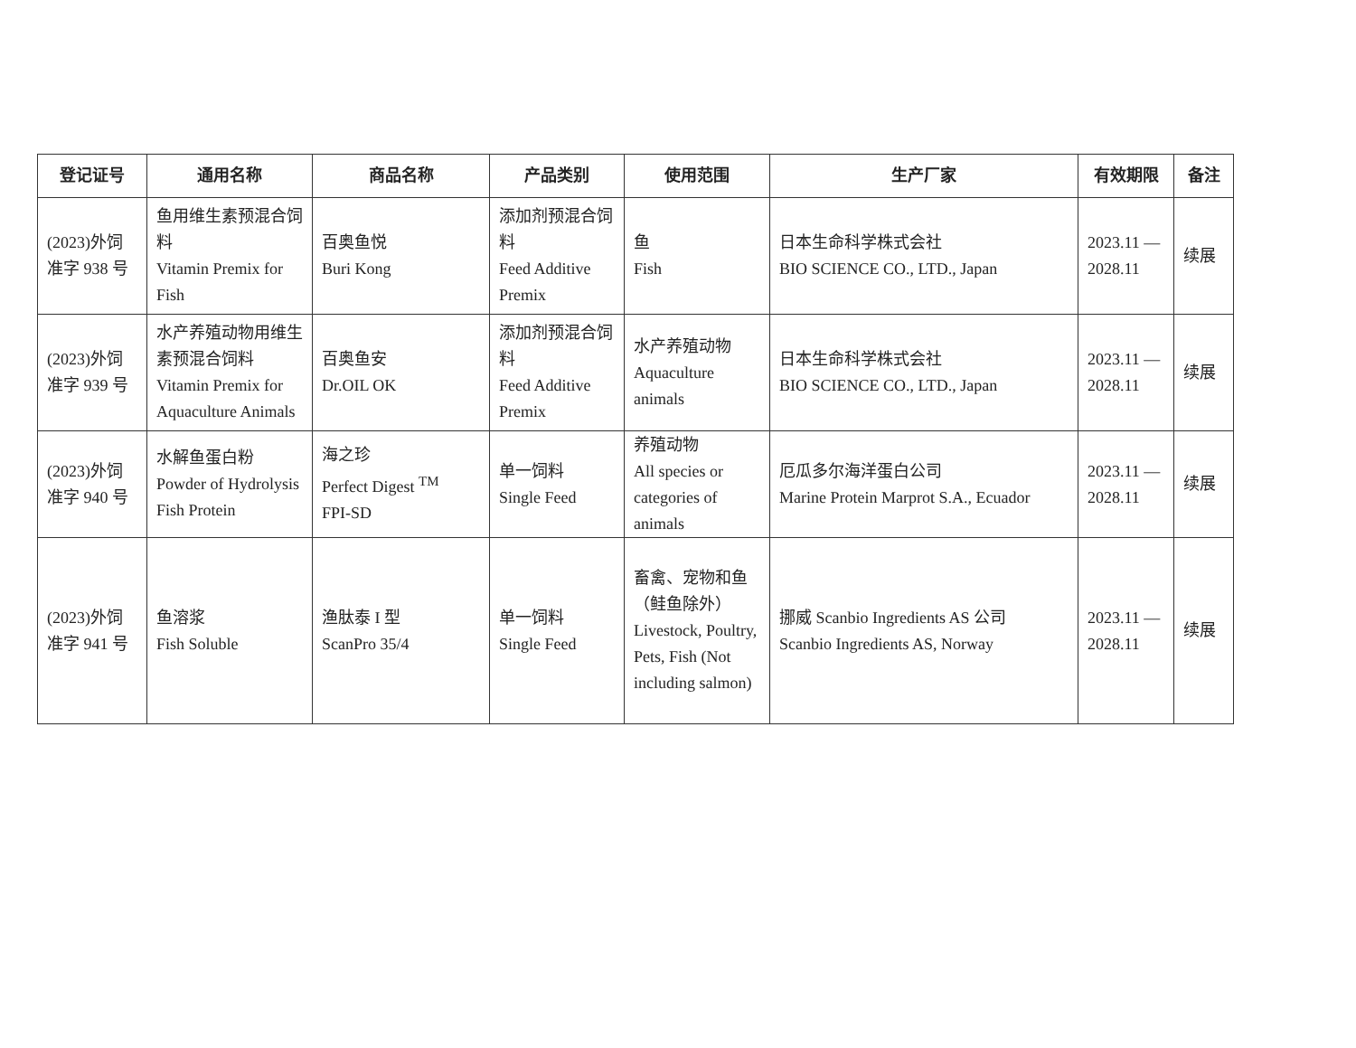| 登记证号 | 通用名称 | 商品名称 | 产品类别 | 使用范围 | 生产厂家 | 有效期限 | 备注 |
| --- | --- | --- | --- | --- | --- | --- | --- |
| (2023)外饲 准字 938 号 | 鱼用维生素预混合饲料 Vitamin Premix for Fish | 百奥鱼悦 Buri Kong | 添加剂预混合饲料 Feed Additive Premix | 鱼 Fish | 日本生命科学株式会社 BIO SCIENCE CO., LTD., Japan | 2023.11 — 2028.11 | 续展 |
| (2023)外饲 准字 939 号 | 水产养殖动物用维生素预混合饲料 Vitamin Premix for Aquaculture Animals | 百奥鱼安 Dr.OIL OK | 添加剂预混合饲料 Feed Additive Premix | 水产养殖动物 Aquaculture animals | 日本生命科学株式会社 BIO SCIENCE CO., LTD., Japan | 2023.11 — 2028.11 | 续展 |
| (2023)外饲 准字 940 号 | 水解鱼蛋白粉 Powder of Hydrolysis Fish Protein | 海之珍 Perfect Digest <sup>TM</sup> FPI-SD | 单一饲料 Single Feed | 养殖动物 All species or categories of animals | 厄瓜多尔海洋蛋白公司 Marine Protein Marprot S.A., Ecuador | 2023.11 — 2028.11 | 续展 |
| (2023)外饲 准字 941 号 | 鱼溶浆 Fish Soluble | 渔肽泰 I 型 ScanPro 35/4 | 单一饲料 Single Feed | 畜禽、宠物和鱼（鲑鱼除外） Livestock, Poultry, Pets, Fish (Not including salmon) | 挪威 Scanbio Ingredients AS 公司 Scanbio Ingredients AS, Norway | 2023.11 — 2028.11 | 续展 |